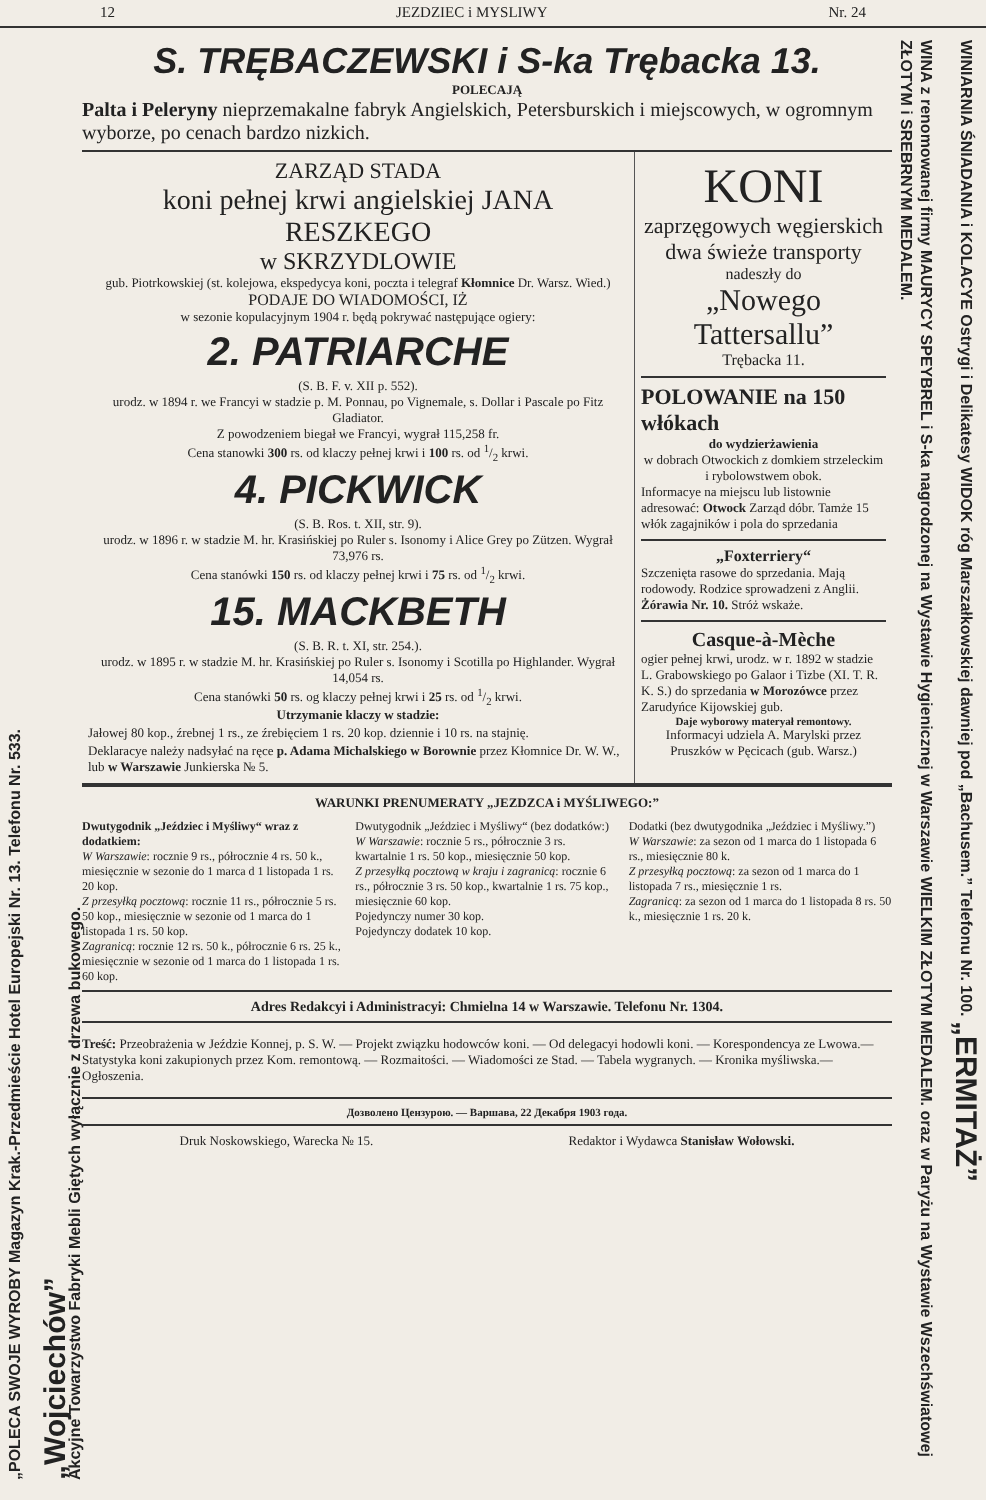12 JEZDZIEC i MYSLIWY Nr. 24
„POLECA SWOJE WYROBY Magazyn Krak.-Przedmieście Hotel Europejski Nr. 13. Telefonu Nr. 533.
„Wojciechów”
Akcyjne Towarzystwo Fabryki Mebli Giętych wyłącznie z drzewa bukowego.
WINIARNIA ŚNIADANIA i KOLACYE Ostrygi i Delikatesy WIDOK róg Marszałkowskiej dawniej pod „Bachusem.” Telefonu Nr. 100. „ERMITAŻ”
WINA z renomowanej firmy MAURYCY SPEYBREL i S-ka nagrodzonej na Wystawie Hygienicznej w Warszawie WIELKIM ZŁOTYM MEDALEM. oraz w Paryżu na Wystawie Wszechświatowej ZŁOTYM i SREBRNYM MEDALEM.
S. TRĘBACZEWSKI i S-ka Trębacka 13.
POLECAJĄ
Palta i Peleryny nieprzemakalne fabryk Angielskich, Petersburskich i miejscowych, w ogromnym wyborze, po cenach bardzo nizkich.
ZARZĄD STADA
koni pełnej krwi angielskiej JANA RESZKEGO
w SKRZYDLOWIE
gub. Piotrkowskiej (st. kolejowa, ekspedycya koni, poczta i telegraf Kłomnice Dr. Warsz. Wied.)
PODAJE DO WIADOMOŚCI, IŻ
w sezonie kopulacyjnym 1904 r. będą pokrywać następujące ogiery:
2. PATRIARCHE
(S. B. F. v. XII p. 552).
urodz. w 1894 r. we Francyi w stadzie p. M. Ponnau, po Vignemale, s. Dollar i Pascale po Fitz Gladiator.
Z powodzeniem biegał we Francyi, wygrał 115,258 fr.
Cena stanowki 300 rs. od klaczy pełnej krwi i 100 rs. od 1/2 krwi.
4. PICKWICK
(S. B. Ros. t. XII, str. 9).
urodz. w 1896 r. w stadzie M. hr. Krasińskiej po Ruler s. Isonomy i Alice Grey po Zützen. Wygrał 73,976 rs.
Cena stanówki 150 rs. od klaczy pełnej krwi i 75 rs. od 1/2 krwi.
15. MACKBETH
(S. B. R. t. XI, str. 254.).
urodz. w 1895 r. w stadzie M. hr. Krasińskiej po Ruler s. Isonomy i Scotilla po Highlander. Wygrał 14,054 rs.
Cena stanówki 50 rs. og klaczy pełnej krwi i 25 rs. od 1/2 krwi.
Utrzymanie klaczy w stadzie:
Jałowej 80 kop., źrebnej 1 rs., ze źrebięciem 1 rs. 20 kop. dziennie i 10 rs. na stajnię.
Deklaracye należy nadsyłać na ręce p. Adama Michalskiego w Borownie przez Kłomnice Dr. W. W., lub w Warszawie Junkierska № 5.
KONI
zaprzęgowych węgierskich
dwa świeże transporty
nadeszły do
„Nowego Tattersallu”
Trębacka 11.
POLOWANIE na 150 włókach
do wydzierżawienia
w dobrach Otwockich z domkiem strzeleckim i rybolowstwem obok.
Informacye na miejscu lub listownie adresować: Otwock Zarząd dóbr. Tamże 15 włók zagajników i pola do sprzedania
„Foxterriery“
Szczenięta rasowe do sprzedania. Mają rodowody. Rodzice sprowadzeni z Anglii. Żórawia Nr. 10. Stróż wskaże.
Casque-à-Mèche
ogier pełnej krwi, urodz. w r. 1892 w stadzie L. Grabowskiego po Galaor i Tizbe (XI. T. R. K. S.) do sprzedania w Morozówce przez Zarudyńce Kijowskiej gub.
Daje wyborowy materyał remontowy.
Informacyi udziela A. Marylski przez Pruszków w Pęcicach (gub. Warsz.)
WARUNKI PRENUMERATY „JEZDZCA i MYŚLIWEGO:”
Dwutygodnik „Jeździec i Myśliwy“ wraz z dodatkiem:
W Warszawie: rocznie 9 rs., półrocznie 4 rs. 50 k., miesięcznie w sezonie do 1 marca d 1 listopada 1 rs. 20 kop.
Z przesyłką pocztową: rocznie 11 rs., półrocznie 5 rs. 50 kop., miesięcznie w sezonie od 1 marca do 1 listopada 1 rs. 50 kop.
Zagranicą: rocznie 12 rs. 50 k., półrocznie 6 rs. 25 k., miesięcznie w sezonie od 1 marca do 1 listopada 1 rs. 60 kop.
Dwutygodnik „Jeździec i Myśliwy“ (bez dodatków:)
W Warszawie: rocznie 5 rs., półrocznie 3 rs. kwartalnie 1 rs. 50 kop., miesięcznie 50 kop.
Z przesyłką pocztową w kraju i zagranicą: rocznie 6 rs., półrocznie 3 rs. 50 kop., kwartalnie 1 rs. 75 kop., miesięcznie 60 kop.
Pojedynczy numer 30 kop.
Pojedynczy dodatek 10 kop.
Dodatki (bez dwutygodnika „Jeździec i Myśliwy.”)
W Warszawie: za sezon od 1 marca do 1 listopada 6 rs., miesięcznie 80 k.
Z przesyłką pocztową: za sezon od 1 marca do 1 listopada 7 rs., miesięcznie 1 rs.
Zagranicą: za sezon od 1 marca do 1 listopada 8 rs. 50 k., miesięcznie 1 rs. 20 k.
Adres Redakcyi i Administracyi: Chmielna 14 w Warszawie. Telefonu Nr. 1304.
Treść: Przeobrażenia w Jeździe Konnej, p. S. W. — Projekt związku hodowców koni. — Od delegacyi hodowli koni. — Korespondencya ze Lwowa.—Statystyka koni zakupionych przez Kom. remontową. — Rozmaitości. — Wiadomości ze Stad. — Tabela wygranych. — Kronika myśliwska.—Ogłoszenia.
Дозволено Цензурою. — Варшава, 22 Декабря 1903 года.
Druk Noskowskiego, Warecka № 15. Redaktor i Wydawca Stanisław Wołowski.